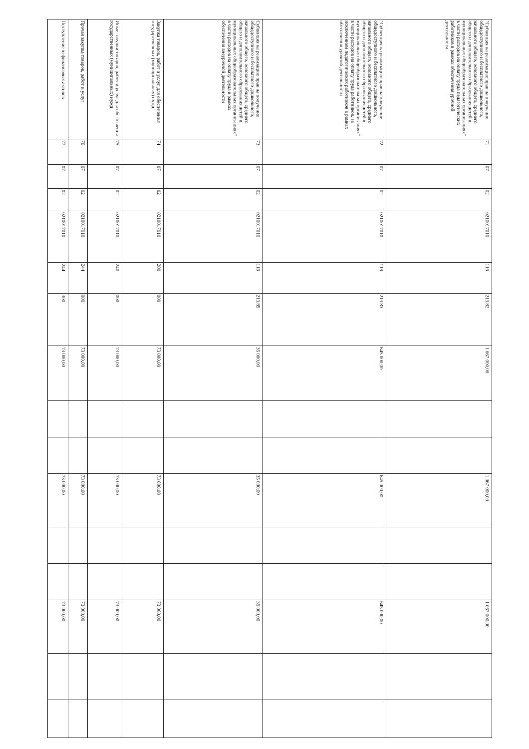| "Субвенция на реализацию прав на получение общедоступного и бесплатного дошкольного, начального общего, основного общего, среднего общего и дополнительного образования детей в муниципальных общеобразовательных организациях" в части расходов на оплату труда педагогических работников в рамках обеспечения урочной деятельности | 71 | 07 | 02 | 0210017010 | 119 | 213.82 | 1 067 000,00 | | | 1 067 000,00 | | | 1 067 000,00 | | |
| "Субвенция на реализацию прав на получение общедоступного и бесплатного дошкольного, начального общего, основного общего, среднего общего и дополнительного образования детей в муниципальных общеобразовательных организациях" в части расходов на оплату труда работников, за исключением педагогических работников в рамках обеспечения урочной деятельности | 72 | 07 | 02 | 0210017010 | 119 | 213.83 | 645 000,00 | | | 645 000,00 | | | 645 000,00 | | |
| Субвенция на реализацию прав на получение общедоступного и бесплатного дошкольного, начального общего, основного общего, среднего общего и дополнительного образования детей в муниципальных общеобразовательных организациях" в части расходов на оплату труда в рамках обеспечения внеурочной деятельности | 73 | 07 | 02 | 0210017010 | 119 | 213.85 | 35 000,00 | | | 35 000,00 | | | 35 000,00 | | |
| Закупка товаров, работ и услуг для обеспечения государственных (муниципальных) нужд | 74 | 07 | 02 | 0210017010 | 200 | 000 | 73 000,00 | | | 73 000,00 | | | 73 000,00 | | |
| Иные закупки товаров, работ и услуг для обеспечения государственных (муниципальных) нужд | 75 | 07 | 02 | 0210017010 | 240 | 000 | 73 000,00 | | | 73 000,00 | | | 73 000,00 | | |
| Прочая закупка товаров, работ и услуг | 76 | 07 | 02 | 0210017010 | 244 | 000 | 73 000,00 | | | 73 000,00 | | | 73 000,00 | | |
| Поступление нефинансовых активов | 77 | 07 | 02 | 0210017010 | 244 | 300 | 73 000,00 | | | 73 000,00 | | | 73 000,00 | | |